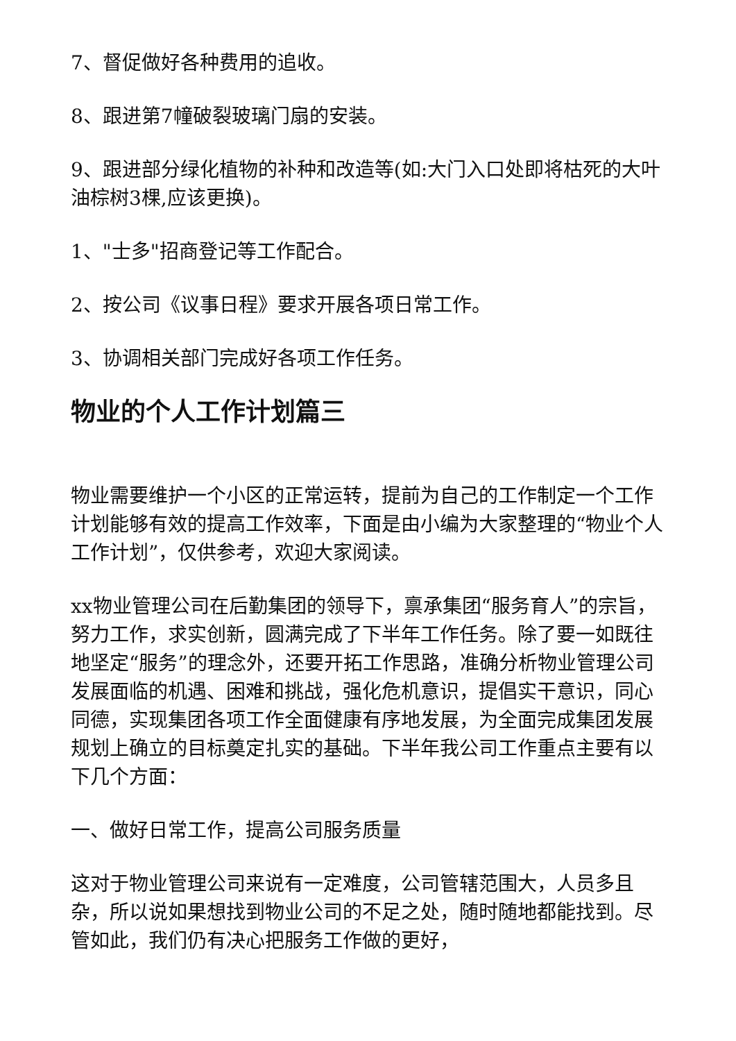7、督促做好各种费用的追收。
8、跟进第7幢破裂玻璃门扇的安装。
9、跟进部分绿化植物的补种和改造等(如:大门入口处即将枯死的大叶油棕树3棵,应该更换)。
1、"士多"招商登记等工作配合。
2、按公司《议事日程》要求开展各项日常工作。
3、协调相关部门完成好各项工作任务。
物业的个人工作计划篇三
物业需要维护一个小区的正常运转，提前为自己的工作制定一个工作计划能够有效的提高工作效率，下面是由小编为大家整理的“物业个人工作计划”，仅供参考，欢迎大家阅读。
xx物业管理公司在后勤集团的领导下，禀承集团“服务育人”的宗旨，努力工作，求实创新，圆满完成了下半年工作任务。除了要一如既往地坚定“服务”的理念外，还要开拓工作思路，准确分析物业管理公司发展面临的机遇、困难和挑战，强化危机意识，提倡实干意识，同心同德，实现集团各项工作全面健康有序地发展，为全面完成集团发展规划上确立的目标奠定扎实的基础。下半年我公司工作重点主要有以下几个方面：
一、做好日常工作，提高公司服务质量
这对于物业管理公司来说有一定难度，公司管辖范围大，人员多且杂，所以说如果想找到物业公司的不足之处，随时随地都能找到。尽管如此，我们仍有决心把服务工作做的更好，